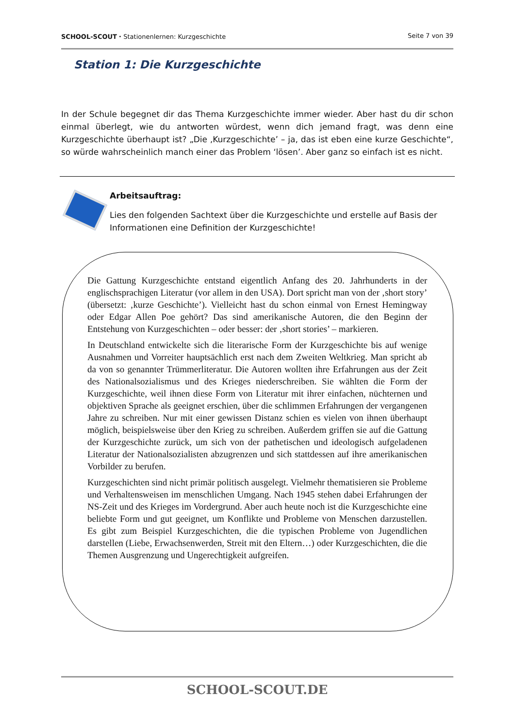SCHOOL-SCOUT ⬩ Stationenlernen: Kurzgeschichte Seite 7 von 39
Station 1: Die Kurzgeschichte
In der Schule begegnet dir das Thema Kurzgeschichte immer wieder. Aber hast du dir schon einmal überlegt, wie du antworten würdest, wenn dich jemand fragt, was denn eine Kurzgeschichte überhaupt ist? „Die ‚Kurzgeschichte’ – ja, das ist eben eine kurze Geschichte“, so würde wahrscheinlich manch einer das Problem ‘lösen’. Aber ganz so einfach ist es nicht.
Arbeitsauftrag:
Lies den folgenden Sachtext über die Kurzgeschichte und erstelle auf Basis der Informationen eine Definition der Kurzgeschichte!
Die Gattung Kurzgeschichte entstand eigentlich Anfang des 20. Jahrhunderts in der englischsprachigen Literatur (vor allem in den USA). Dort spricht man von der ‚short story’ (übersetzt: ‚kurze Geschichte’). Vielleicht hast du schon einmal von Ernest Hemingway oder Edgar Allen Poe gehört? Das sind amerikanische Autoren, die den Beginn der Entstehung von Kurzgeschichten – oder besser: der ‚short stories’ – markieren.
In Deutschland entwickelte sich die literarische Form der Kurzgeschichte bis auf wenige Ausnahmen und Vorreiter hauptsächlich erst nach dem Zweiten Weltkrieg. Man spricht ab da von so genannter Trümmerliteratur. Die Autoren wollten ihre Erfahrungen aus der Zeit des Nationalsozialismus und des Krieges niederschreiben. Sie wählten die Form der Kurzgeschichte, weil ihnen diese Form von Literatur mit ihrer einfachen, nüchternen und objektiven Sprache als geeignet erschien, über die schlimmen Erfahrungen der vergangenen Jahre zu schreiben. Nur mit einer gewissen Distanz schien es vielen von ihnen überhaupt möglich, beispielsweise über den Krieg zu schreiben. Außerdem griffen sie auf die Gattung der Kurzgeschichte zurück, um sich von der pathetischen und ideologisch aufgeladenen Literatur der Nationalsozialisten abzugrenzen und sich stattdessen auf ihre amerikanischen Vorbilder zu berufen.
Kurzgeschichten sind nicht primär politisch ausgelegt. Vielmehr thematisieren sie Probleme und Verhaltensweisen im menschlichen Umgang. Nach 1945 stehen dabei Erfahrungen der NS-Zeit und des Krieges im Vordergrund. Aber auch heute noch ist die Kurzgeschichte eine beliebte Form und gut geeignet, um Konflikte und Probleme von Menschen darzustellen. Es gibt zum Beispiel Kurzgeschichten, die die typischen Probleme von Jugendlichen darstellen (Liebe, Erwachsenwerden, Streit mit den Eltern…) oder Kurzgeschichten, die die Themen Ausgrenzung und Ungerechtigkeit aufgreifen.
SCHOOL-SCOUT.DE